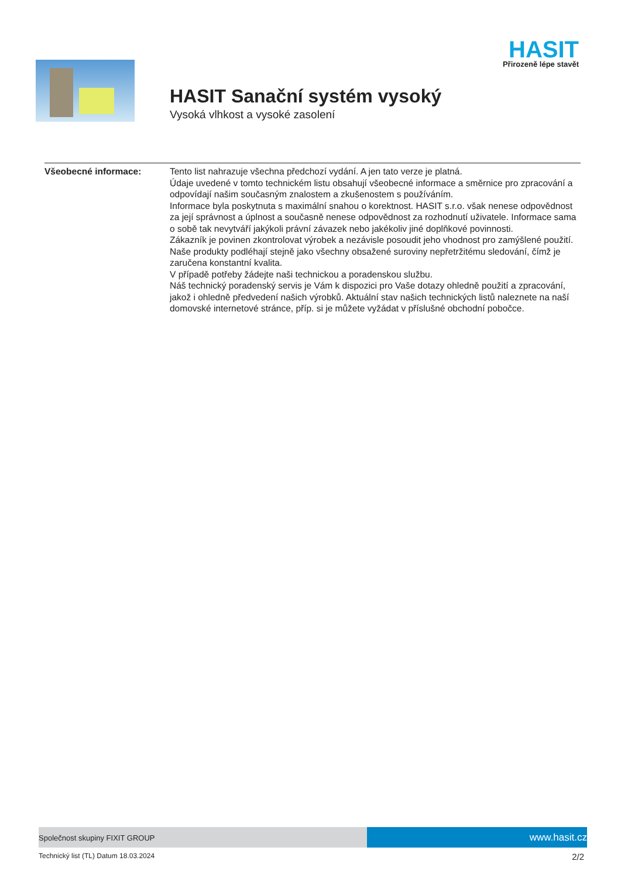HASIT
Přirozeně lépe stavět
HASIT Sanační systém vysoký
Vysoká vlhkost a vysoké zasolení
Všeobecné informace: Tento list nahrazuje všechna předchozí vydání. A jen tato verze je platná.
Údaje uvedené v tomto technickém listu obsahují všeobecné informace a směrnice pro zpracování a odpovídají našim současným znalostem a zkušenostem s používáním.
Informace byla poskytnuta s maximální snahou o korektnost. HASIT s.r.o. však nenese odpovědnost za její správnost a úplnost a současně nenese odpovědnost za rozhodnutí uživatele. Informace sama o sobě tak nevytváří jakýkoli právní závazek nebo jakékoliv jiné doplňkové povinnosti.
Zákazník je povinen zkontrolovat výrobek a nezávisle posoudit jeho vhodnost pro zamýšlené použití.
Naše produkty podléhají stejně jako všechny obsažené suroviny nepřetržitému sledování, čímž je zaručena konstantní kvalita.
V případě potřeby žádejte naši technickou a poradenskou službu.
Náš technický poradenský servis je Vám k dispozici pro Vaše dotazy ohledně použití a zpracování, jakož i ohledně předvedení našich výrobků. Aktuální stav našich technických listů naleznete na naší domovské internetové stránce, příp. si je můžete vyžádat v příslušné obchodní pobočce.
Společnost skupiny FIXIT GROUP
www.hasit.cz
Technický list (TL) Datum 18.03.2024 2/2